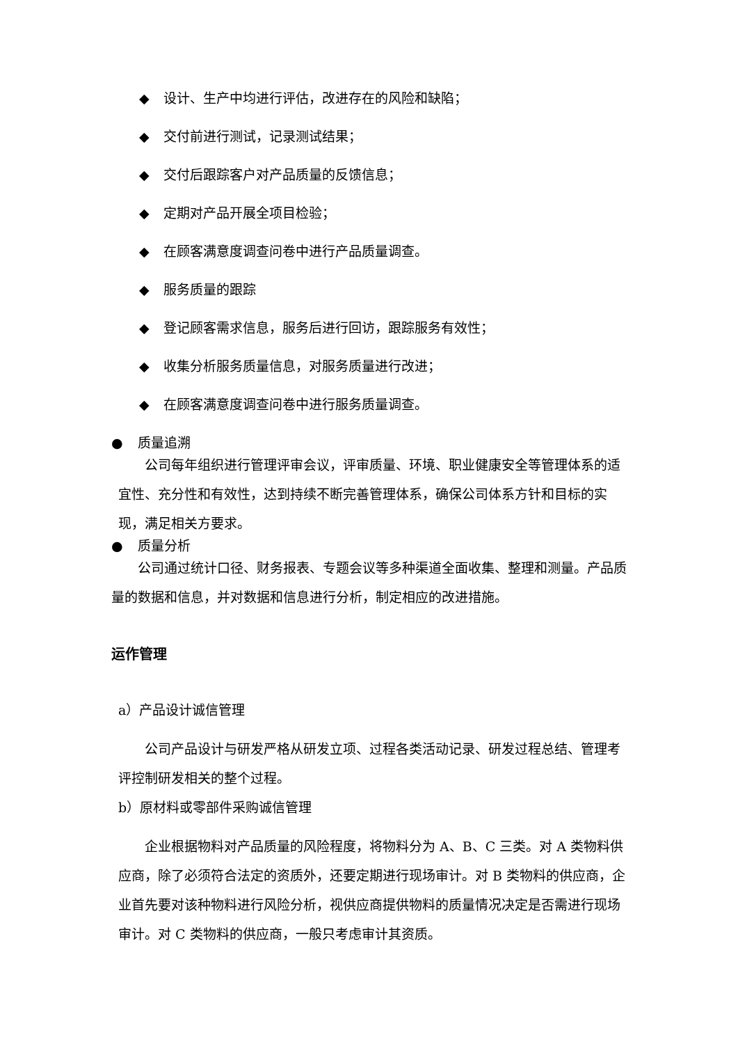◆ 设计、生产中均进行评估，改进存在的风险和缺陷；
◆ 交付前进行测试，记录测试结果；
◆ 交付后跟踪客户对产品质量的反馈信息；
◆ 定期对产品开展全项目检验；
◆ 在顾客满意度调查问卷中进行产品质量调查。
◆ 服务质量的跟踪
◆ 登记顾客需求信息，服务后进行回访，跟踪服务有效性；
◆ 收集分析服务质量信息，对服务质量进行改进；
◆ 在顾客满意度调查问卷中进行服务质量调查。
● 质量追溯
公司每年组织进行管理评审会议，评审质量、环境、职业健康安全等管理体系的适宜性、充分性和有效性，达到持续不断完善管理体系，确保公司体系方针和目标的实现，满足相关方要求。
● 质量分析
公司通过统计口径、财务报表、专题会议等多种渠道全面收集、整理和测量。产品质量的数据和信息，并对数据和信息进行分析，制定相应的改进措施。
运作管理
a）产品设计诚信管理
公司产品设计与研发严格从研发立项、过程各类活动记录、研发过程总结、管理考评控制研发相关的整个过程。
b）原材料或零部件采购诚信管理
企业根据物料对产品质量的风险程度，将物料分为 A、B、C 三类。对 A 类物料供应商，除了必须符合法定的资质外，还要定期进行现场审计。对 B 类物料的供应商，企业首先要对该种物料进行风险分析，视供应商提供物料的质量情况决定是否需进行现场审计。对 C 类物料的供应商，一般只考虑审计其资质。